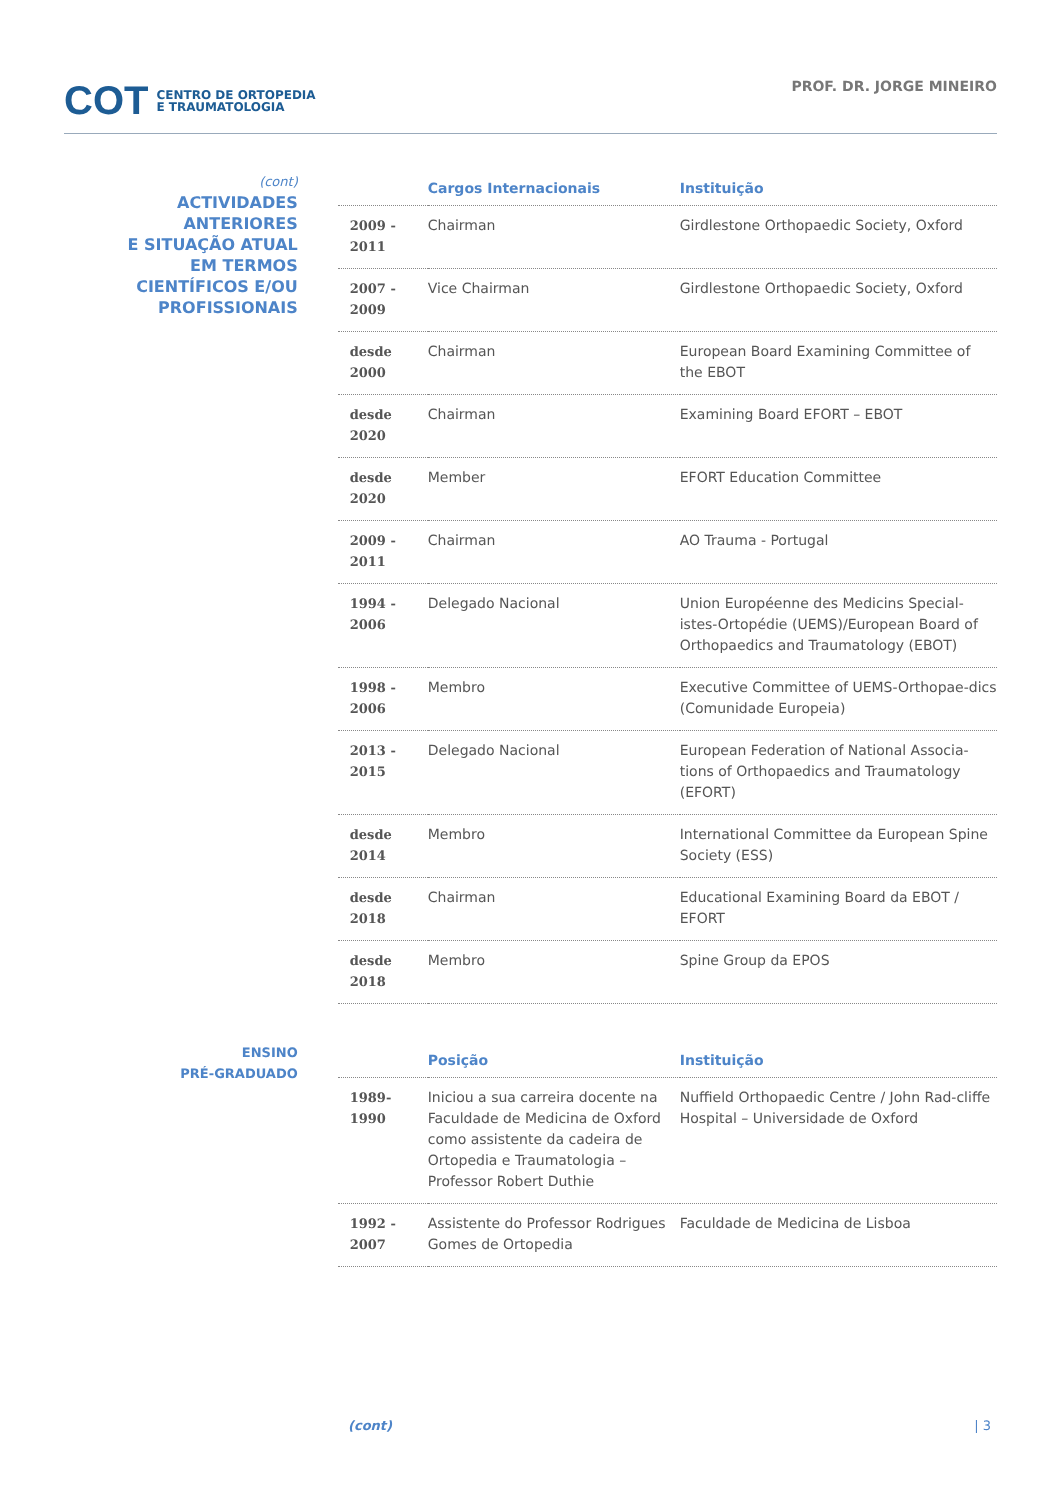COT CENTRO DE ORTOPEDIA
E TRAUMATOLOGIA
PROF. DR. JORGE MINEIRO
(cont)
ACTIVIDADES
ANTERIORES
E SITUAÇÃO ATUAL
EM TERMOS
CIENTÍFICOS E/OU
PROFISSIONAIS
| | Cargos Internacionais | Instituição |
| --- | --- | --- |
| 2009 - 2011 | Chairman | Girdlestone Orthopaedic Society, Oxford |
| 2007 - 2009 | Vice Chairman | Girdlestone Orthopaedic Society, Oxford |
| desde 2000 | Chairman | European Board Examining Committee of the EBOT |
| desde 2020 | Chairman | Examining Board EFORT – EBOT |
| desde 2020 | Member | EFORT Education Committee |
| 2009 - 2011 | Chairman | AO Trauma - Portugal |
| 1994 - 2006 | Delegado Nacional | Union Européenne des Medicins Special-istes-Ortopédie (UEMS)/European Board of Orthopaedics and Traumatology (EBOT) |
| 1998 - 2006 | Membro | Executive Committee of UEMS-Orthopae-dics (Comunidade Europeia) |
| 2013 - 2015 | Delegado Nacional | European Federation of National Associa-tions of Orthopaedics and Traumatology (EFORT) |
| desde 2014 | Membro | International Committee da European Spine Society (ESS) |
| desde 2018 | Chairman | Educational Examining Board da EBOT / EFORT |
| desde 2018 | Membro | Spine Group da EPOS |
ENSINO
PRÉ-GRADUADO
| | Posição | Instituição |
| --- | --- | --- |
| 1989- 1990 | Iniciou a sua carreira docente na Faculdade de Medicina de Oxford como assistente da cadeira de Ortopedia e Traumatologia – Professor Robert Duthie | Nuffield Orthopaedic Centre / John Rad-cliffe Hospital – Universidade de Oxford |
| 1992 - 2007 | Assistente do Professor Rodrigues Gomes de Ortopedia | Faculdade de Medicina de Lisboa |
(cont) | 3